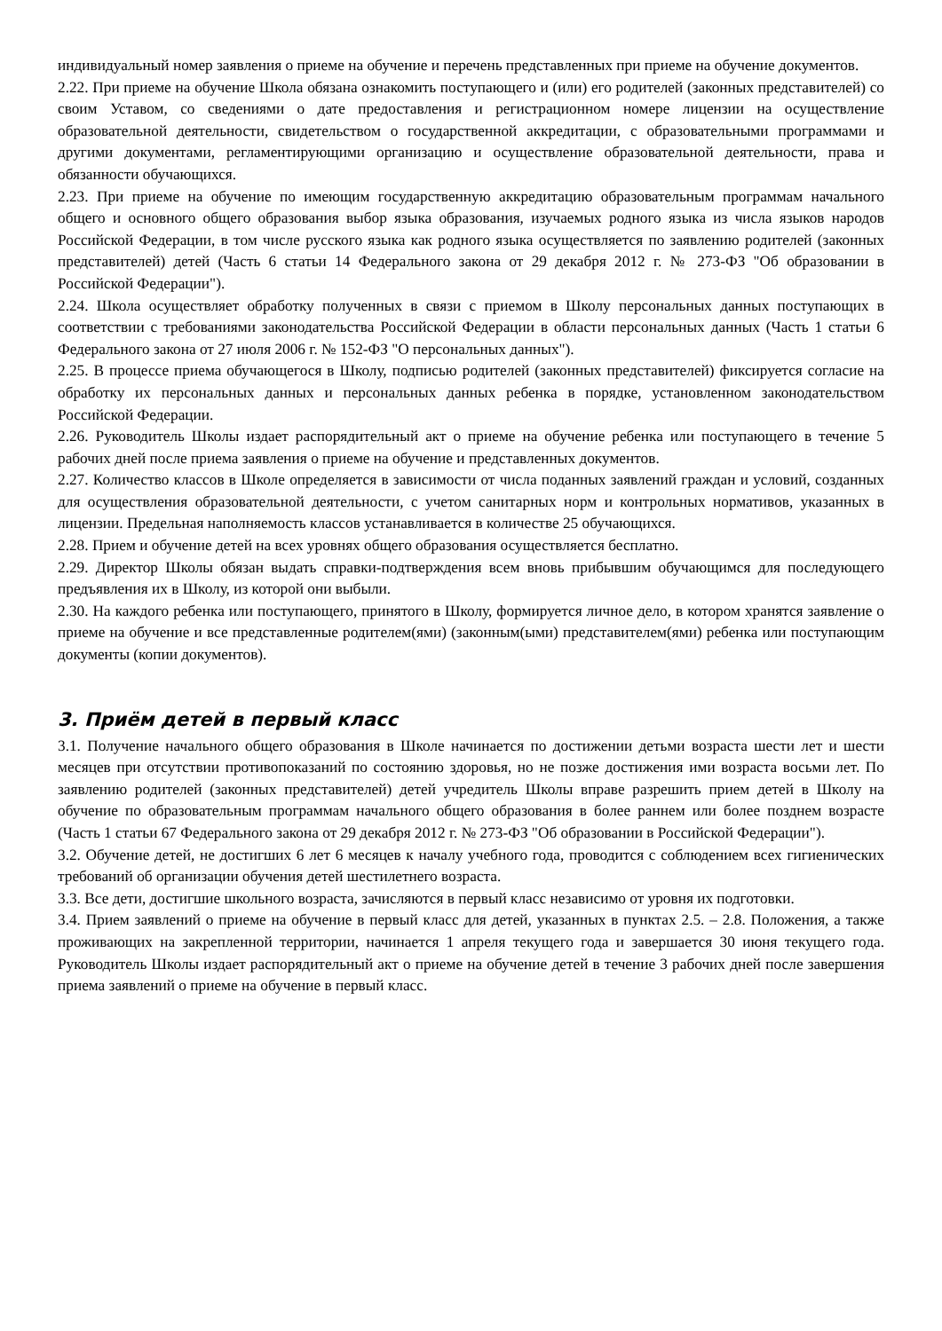индивидуальный номер заявления о приеме на обучение и перечень представленных при приеме на обучение документов.
2.22. При приеме на обучение Школа обязана ознакомить поступающего и (или) его родителей (законных представителей) со своим Уставом, со сведениями о дате предоставления и регистрационном номере лицензии на осуществление образовательной деятельности, свидетельством о государственной аккредитации, с образовательными программами и другими документами, регламентирующими организацию и осуществление образовательной деятельности, права и обязанности обучающихся.
2.23. При приеме на обучение по имеющим государственную аккредитацию образовательным программам начального общего и основного общего образования выбор языка образования, изучаемых родного языка из числа языков народов Российской Федерации, в том числе русского языка как родного языка осуществляется по заявлению родителей (законных представителей) детей (Часть 6 статьи 14 Федерального закона от 29 декабря 2012 г. № 273-ФЗ "Об образовании в Российской Федерации").
2.24. Школа осуществляет обработку полученных в связи с приемом в Школу персональных данных поступающих в соответствии с требованиями законодательства Российской Федерации в области персональных данных (Часть 1 статьи 6 Федерального закона от 27 июля 2006 г. № 152-ФЗ "О персональных данных").
2.25. В процессе приема обучающегося в Школу, подписью родителей (законных представителей) фиксируется согласие на обработку их персональных данных и персональных данных ребенка в порядке, установленном законодательством Российской Федерации.
2.26. Руководитель Школы издает распорядительный акт о приеме на обучение ребенка или поступающего в течение 5 рабочих дней после приема заявления о приеме на обучение и представленных документов.
2.27. Количество классов в Школе определяется в зависимости от числа поданных заявлений граждан и условий, созданных для осуществления образовательной деятельности, с учетом санитарных норм и контрольных нормативов, указанных в лицензии. Предельная наполняемость классов устанавливается в количестве 25 обучающихся.
2.28. Прием и обучение детей на всех уровнях общего образования осуществляется бесплатно.
2.29. Директор Школы обязан выдать справки-подтверждения всем вновь прибывшим обучающимся для последующего предъявления их в Школу, из которой они выбыли.
2.30. На каждого ребенка или поступающего, принятого в Школу, формируется личное дело, в котором хранятся заявление о приеме на обучение и все представленные родителем(ями) (законным(ыми) представителем(ями) ребенка или поступающим документы (копии документов).
3. Приём детей в первый класс
3.1. Получение начального общего образования в Школе начинается по достижении детьми возраста шести лет и шести месяцев при отсутствии противопоказаний по состоянию здоровья, но не позже достижения ими возраста восьми лет. По заявлению родителей (законных представителей) детей учредитель Школы вправе разрешить прием детей в Школу на обучение по образовательным программам начального общего образования в более раннем или более позднем возрасте (Часть 1 статьи 67 Федерального закона от 29 декабря 2012 г. № 273-ФЗ "Об образовании в Российской Федерации").
3.2. Обучение детей, не достигших 6 лет 6 месяцев к началу учебного года, проводится с соблюдением всех гигиенических требований об организации обучения детей шестилетнего возраста.
3.3. Все дети, достигшие школьного возраста, зачисляются в первый класс независимо от уровня их подготовки.
3.4. Прием заявлений о приеме на обучение в первый класс для детей, указанных в пунктах 2.5. – 2.8. Положения, а также проживающих на закрепленной территории, начинается 1 апреля текущего года и завершается 30 июня текущего года. Руководитель Школы издает распорядительный акт о приеме на обучение детей в течение 3 рабочих дней после завершения приема заявлений о приеме на обучение в первый класс.